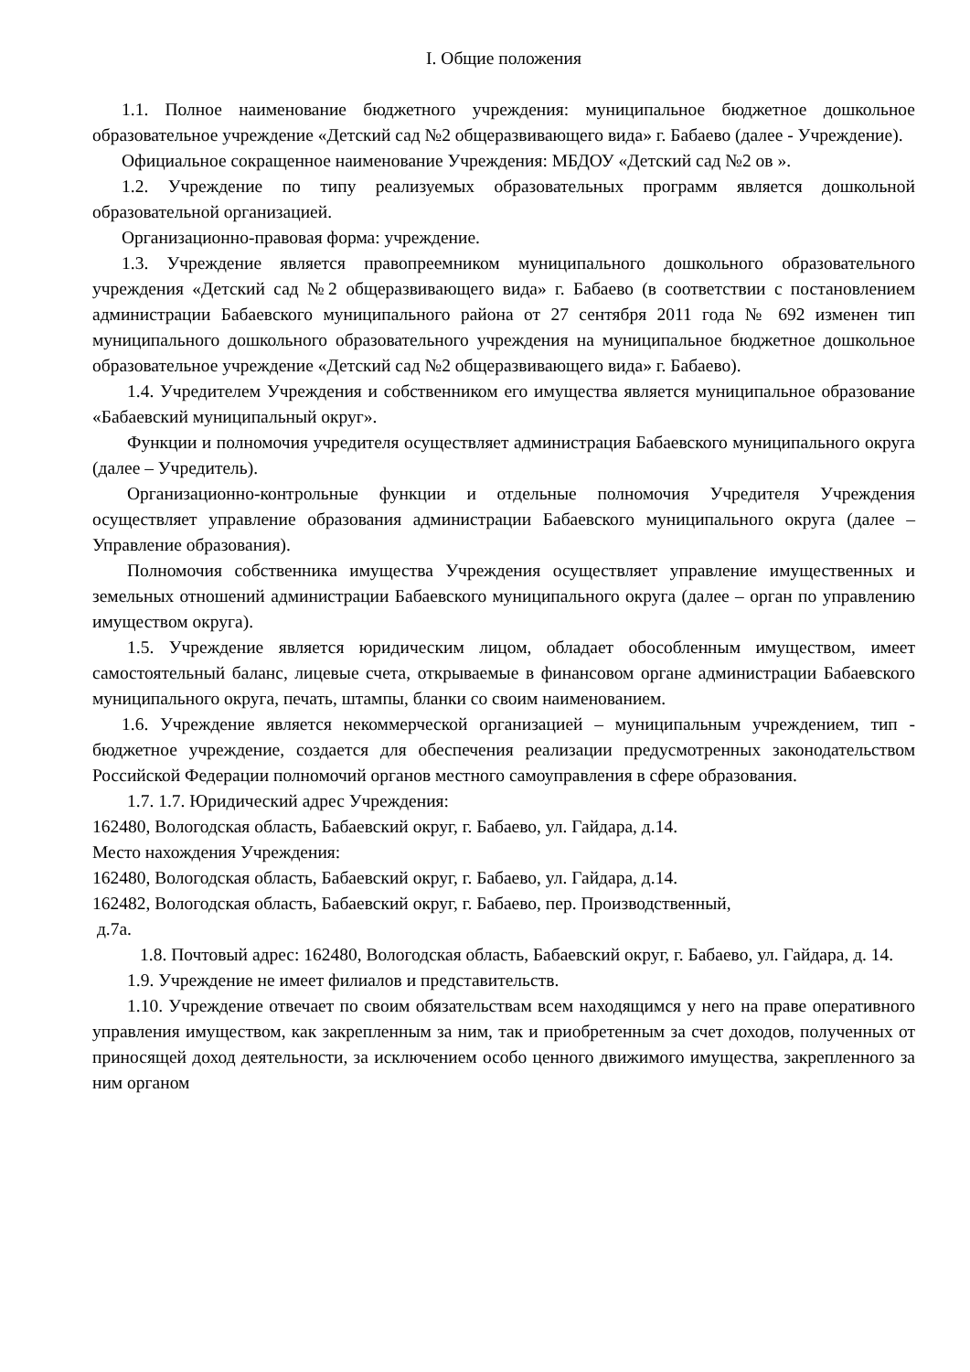I. Общие положения
1.1. Полное наименование бюджетного учреждения: муниципальное бюджетное дошкольное образовательное учреждение «Детский сад №2 общеразвивающего вида» г. Бабаево (далее - Учреждение).
Официальное сокращенное наименование Учреждения: МБДОУ «Детский сад №2 ов ».
1.2. Учреждение по типу реализуемых образовательных программ является дошкольной образовательной организацией.
Организационно-правовая форма: учреждение.
1.3. Учреждение является правопреемником муниципального дошкольного образовательного учреждения «Детский сад №2 общеразвивающего вида» г. Бабаево (в соответствии с постановлением администрации Бабаевского муниципального района от 27 сентября 2011 года № 692 изменен тип муниципального дошкольного образовательного учреждения на муниципальное бюджетное дошкольное образовательное учреждение «Детский сад №2 общеразвивающего вида» г. Бабаево).
1.4. Учредителем Учреждения и собственником его имущества является муниципальное образование «Бабаевский муниципальный округ».
Функции и полномочия учредителя осуществляет администрация Бабаевского муниципального округа (далее – Учредитель).
Организационно-контрольные функции и отдельные полномочия Учредителя Учреждения осуществляет управление образования администрации Бабаевского муниципального округа (далее – Управление образования).
Полномочия собственника имущества Учреждения осуществляет управление имущественных и земельных отношений администрации Бабаевского муниципального округа (далее – орган по управлению имуществом округа).
1.5. Учреждение является юридическим лицом, обладает обособленным имуществом, имеет самостоятельный баланс, лицевые счета, открываемые в финансовом органе администрации Бабаевского муниципального округа, печать, штампы, бланки со своим наименованием.
1.6. Учреждение является некоммерческой организацией – муниципальным учреждением, тип - бюджетное учреждение, создается для обеспечения реализации предусмотренных законодательством Российской Федерации полномочий органов местного самоуправления в сфере образования.
1.7. 1.7. Юридический адрес Учреждения:
162480, Вологодская область, Бабаевский округ, г. Бабаево, ул. Гайдара, д.14.
Место нахождения Учреждения:
162480, Вологодская область, Бабаевский округ, г. Бабаево, ул. Гайдара, д.14.
162482, Вологодская область, Бабаевский округ, г. Бабаево, пер. Производственный,
д.7а.
1.8. Почтовый адрес: 162480, Вологодская область, Бабаевский округ, г. Бабаево, ул. Гайдара, д. 14.
1.9. Учреждение не имеет филиалов и представительств.
1.10. Учреждение отвечает по своим обязательствам всем находящимся у него на праве оперативного управления имуществом, как закрепленным за ним, так и приобретенным за счет доходов, полученных от приносящей доход деятельности, за исключением особо ценного движимого имущества, закрепленного за ним органом